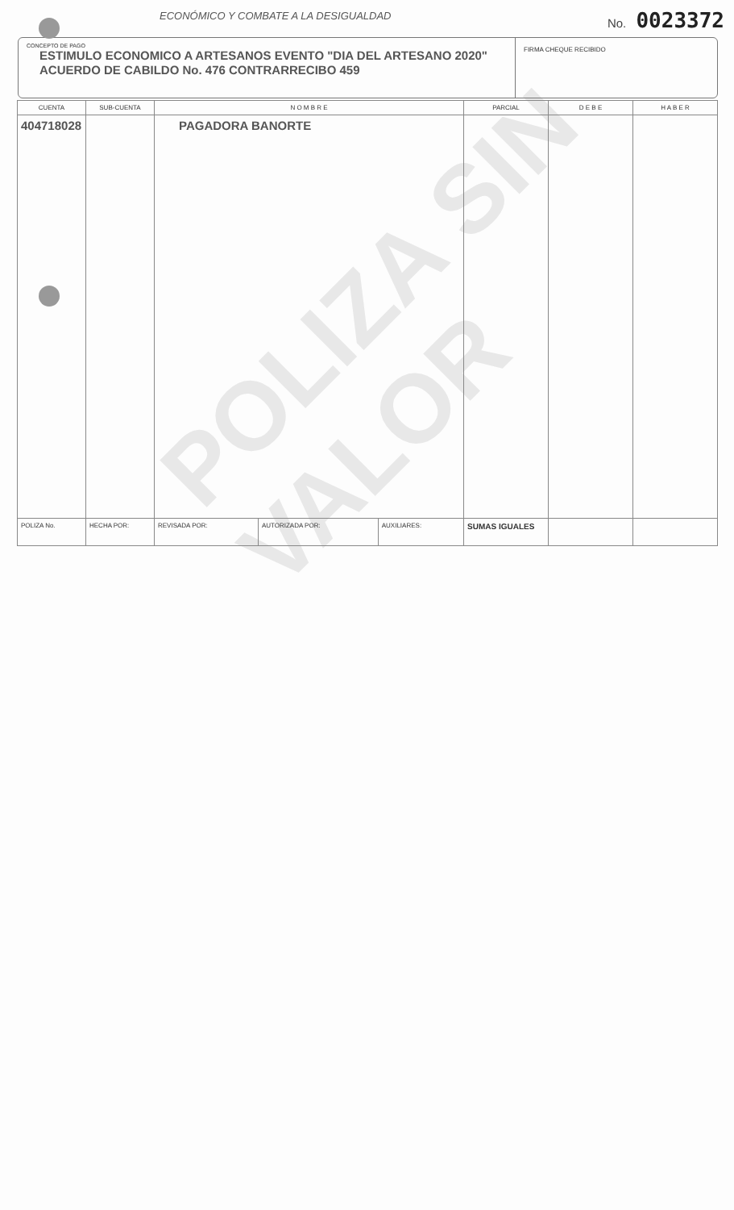POLIZA SIN VALOR
ECONÓMICO Y COMBATE A LA DESIGUALDAD
No. 0023372
CONCEPTO DE PAGO
ESTIMULO ECONOMICO A ARTESANOS EVENTO "DIA DEL ARTESANO 2020"
ACUERDO DE CABILDO No. 476 CONTRARRECIBO 459
FIRMA CHEQUE RECIBIDO
| CUENTA | SUB-CUENTA | N O M B R E | | | PARCIAL | D E B E | H A B E R |
| --- | --- | --- | --- | --- | --- | --- | --- |
| 404718028 | | PAGADORA BANORTE | | | | | |
| POLIZA No. | HECHA POR: | REVISADA POR: | AUTORIZADA POR: | AUXILIARES: | SUMAS IGUALES | | |